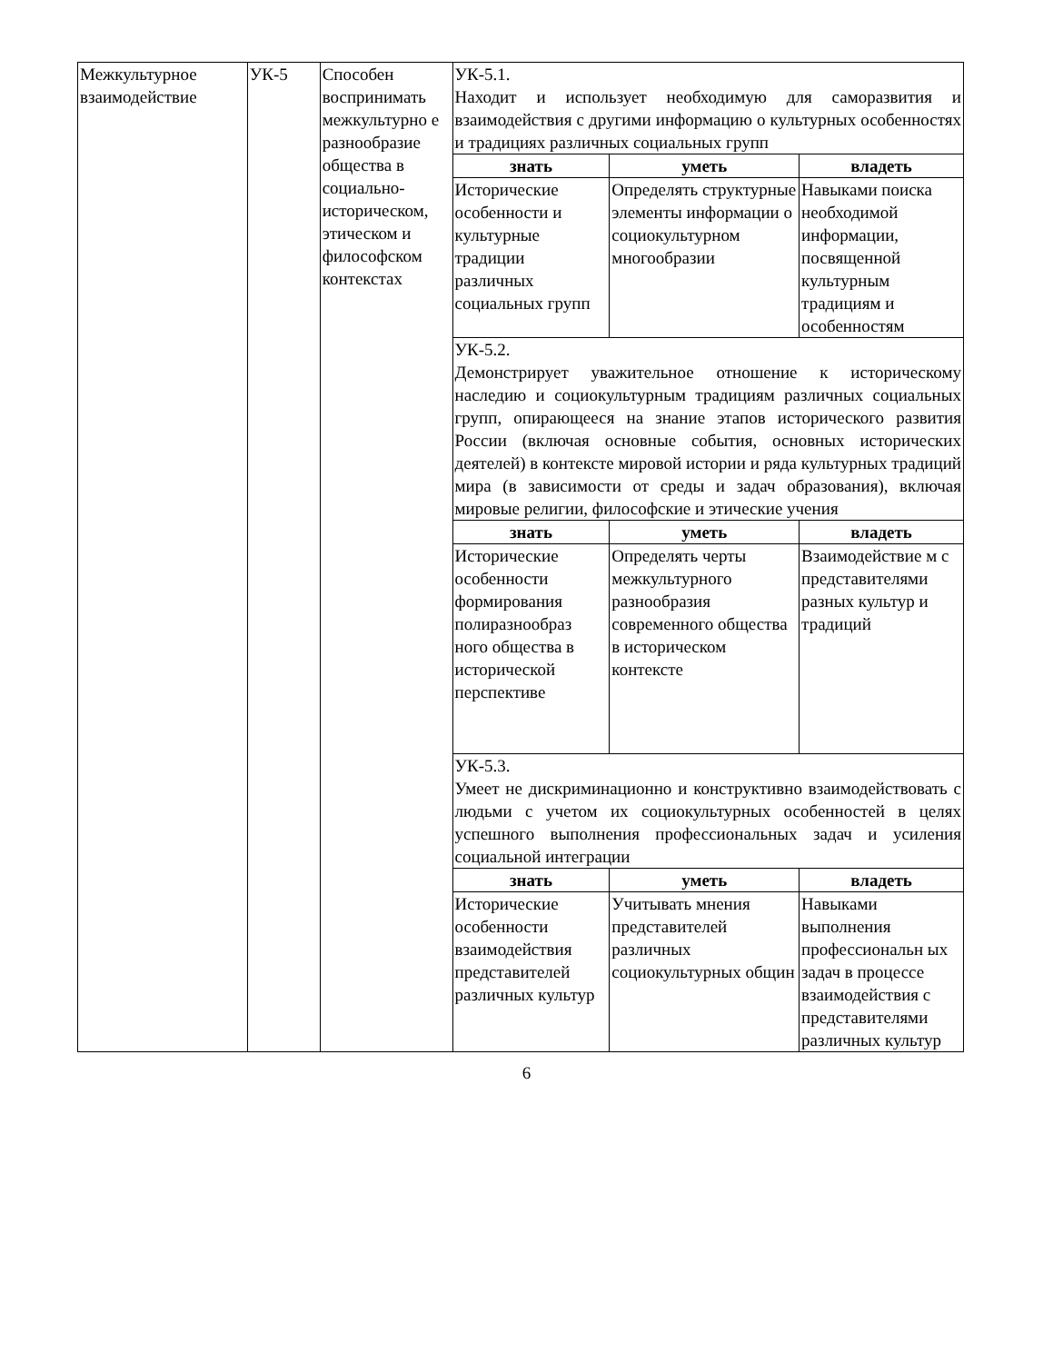| Межкультурное взаимодействие | УК-5 | Способен воспринимать межкультурно е разнообразие общества в социально-историческом, этическом и философском контекстах | УК-5.1. Находит и использует необходимую для саморазвития и взаимодействия с другими информацию о культурных особенностях и традициях различных социальных групп | | |
| | | | знать | уметь | владеть |
| | | | Исторические особенности и культурные традиции различных социальных групп | Определять структурные элементы информации о социокультурном многообразии | Навыками поиска необходимой информации, посвященной культурным традициям и особенностям |
| | | | УК-5.2. Демонстрирует уважительное отношение к историческому наследию и социокультурным традициям различных социальных групп, опирающееся на знание этапов исторического развития России (включая основные события, основных исторических деятелей) в контексте мировой истории и ряда культурных традиций мира (в зависимости от среды и задач образования), включая мировые религии, философские и этические учения | | |
| | | | знать | уметь | владеть |
| | | | Исторические особенности формирования полиразнообраз ного общества в исторической перспективе | Определять черты межкультурного разнообразия современного общества в историческом контексте | Взаимодействие м с представителями разных культур и традиций |
| | | | УК-5.3. Умеет не дискриминационно и конструктивно взаимодействовать с людьми с учетом их социокультурных особенностей в целях успешного выполнения профессиональных задач и усиления социальной интеграции | | |
| | | | знать | уметь | владеть |
| | | | Исторические особенности взаимодействия представителей различных культур | Учитывать мнения представителей различных социокультурных общин | Навыками выполнения профессиональн ых задач в процессе взаимодействия с представителями различных культур |
6